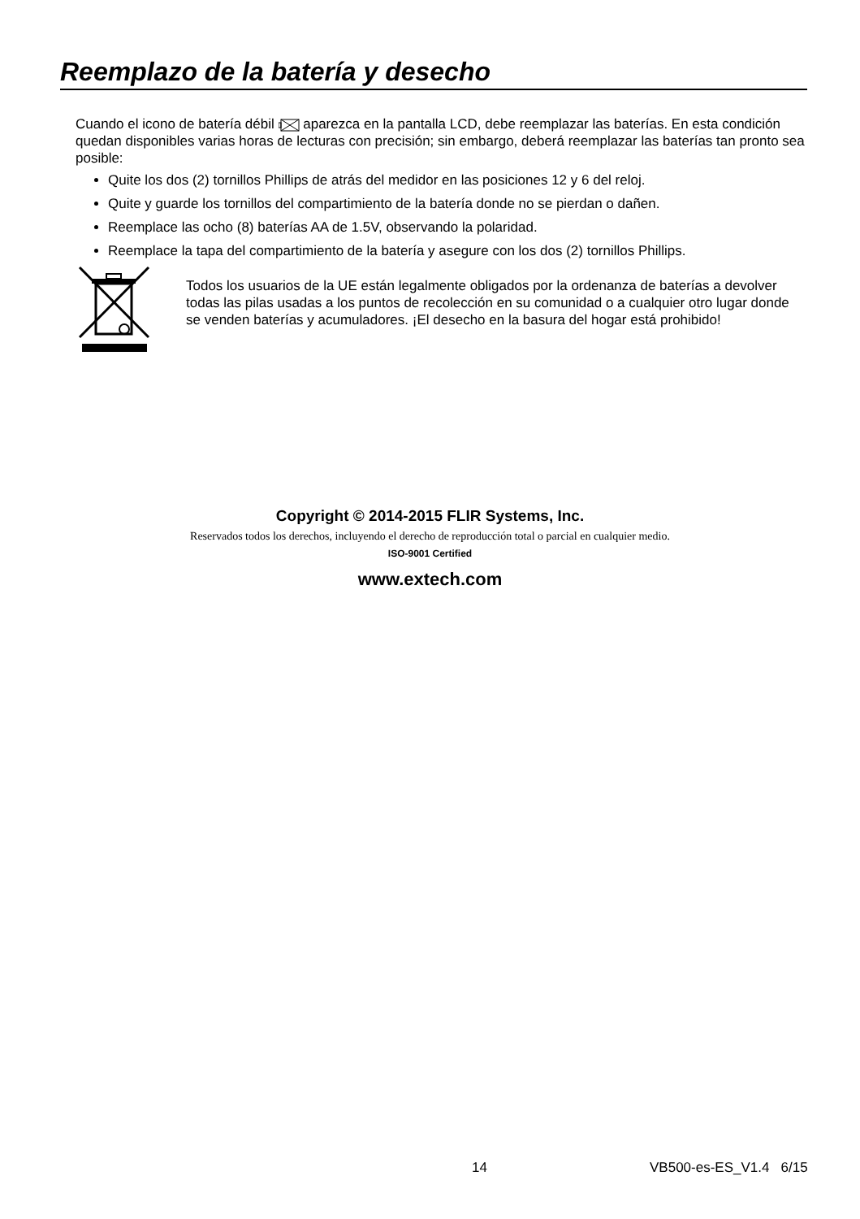Reemplazo de la batería y desecho
Cuando el icono de batería débil aparezca en la pantalla LCD, debe reemplazar las baterías. En esta condición quedan disponibles varias horas de lecturas con precisión; sin embargo, deberá reemplazar las baterías tan pronto sea posible:
Quite los dos (2) tornillos Phillips de atrás del medidor en las posiciones 12 y 6 del reloj.
Quite y guarde los tornillos del compartimiento de la batería donde no se pierdan o dañen.
Reemplace las ocho (8) baterías AA de 1.5V, observando la polaridad.
Reemplace la tapa del compartimiento de la batería y asegure con los dos (2) tornillos Phillips.
Todos los usuarios de la UE están legalmente obligados por la ordenanza de baterías a devolver todas las pilas usadas a los puntos de recolección en su comunidad o a cualquier otro lugar donde se venden baterías y acumuladores. ¡El desecho en la basura del hogar está prohibido!
Copyright © 2014-2015 FLIR Systems, Inc.
Reservados todos los derechos, incluyendo el derecho de reproducción total o parcial en cualquier medio.
ISO-9001 Certified
www.extech.com
14 VB500-es-ES_V1.4 6/15